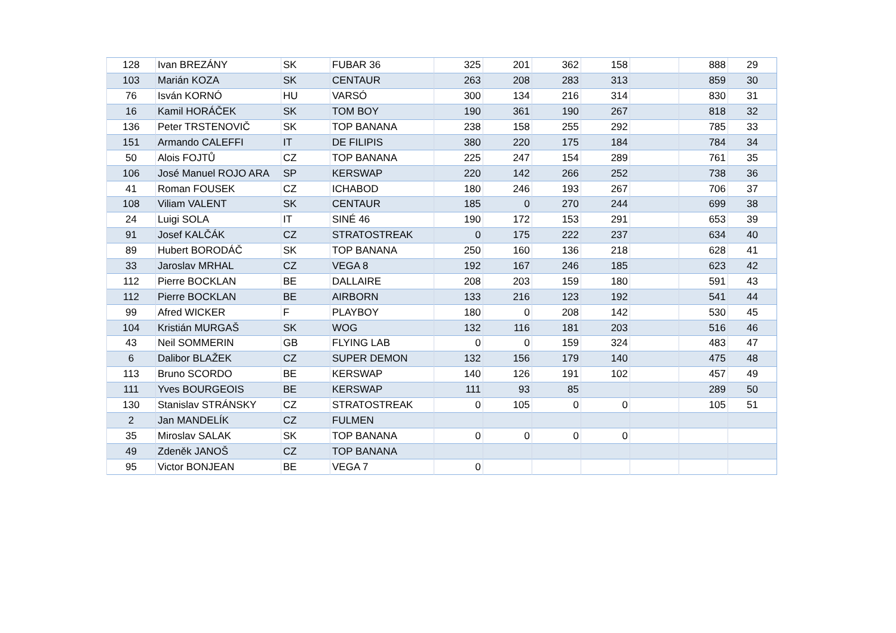| 128 | Ivan BREZÁNY | SK | FUBAR 36 | 325 | 201 | 362 | 158 | | 888 | 29 |
| 103 | Marián KOZA | SK | CENTAUR | 263 | 208 | 283 | 313 | | 859 | 30 |
| 76 | Isván KORNÓ | HU | VARSÓ | 300 | 134 | 216 | 314 | | 830 | 31 |
| 16 | Kamil HORÁČEK | SK | TOM BOY | 190 | 361 | 190 | 267 | | 818 | 32 |
| 136 | Peter TRSTENOVIČ | SK | TOP BANANA | 238 | 158 | 255 | 292 | | 785 | 33 |
| 151 | Armando CALEFFI | IT | DE FILIPIS | 380 | 220 | 175 | 184 | | 784 | 34 |
| 50 | Alois FOJTŮ | CZ | TOP BANANA | 225 | 247 | 154 | 289 | | 761 | 35 |
| 106 | José Manuel ROJO ARA | SP | KERSWAP | 220 | 142 | 266 | 252 | | 738 | 36 |
| 41 | Roman FOUSEK | CZ | ICHABOD | 180 | 246 | 193 | 267 | | 706 | 37 |
| 108 | Viliam VALENT | SK | CENTAUR | 185 | 0 | 270 | 244 | | 699 | 38 |
| 24 | Luigi SOLA | IT | SINÉ 46 | 190 | 172 | 153 | 291 | | 653 | 39 |
| 91 | Josef KALČÁK | CZ | STRATOSTREAK | 0 | 175 | 222 | 237 | | 634 | 40 |
| 89 | Hubert BORODÁČ | SK | TOP BANANA | 250 | 160 | 136 | 218 | | 628 | 41 |
| 33 | Jaroslav MRHAL | CZ | VEGA 8 | 192 | 167 | 246 | 185 | | 623 | 42 |
| 112 | Pierre BOCKLAN | BE | DALLAIRE | 208 | 203 | 159 | 180 | | 591 | 43 |
| 112 | Pierre BOCKLAN | BE | AIRBORN | 133 | 216 | 123 | 192 | | 541 | 44 |
| 99 | Afred WICKER | F | PLAYBOY | 180 | 0 | 208 | 142 | | 530 | 45 |
| 104 | Kristián MURGAŠ | SK | WOG | 132 | 116 | 181 | 203 | | 516 | 46 |
| 43 | Neil SOMMERIN | GB | FLYING LAB | 0 | 0 | 159 | 324 | | 483 | 47 |
| 6 | Dalibor BLAŽEK | CZ | SUPER DEMON | 132 | 156 | 179 | 140 | | 475 | 48 |
| 113 | Bruno SCORDO | BE | KERSWAP | 140 | 126 | 191 | 102 | | 457 | 49 |
| 111 | Yves BOURGEOIS | BE | KERSWAP | 111 | 93 | 85 | | | 289 | 50 |
| 130 | Stanislav STRÁNSKY | CZ | STRATOSTREAK | 0 | 105 | 0 | 0 | | 105 | 51 |
| 2 | Jan MANDELÍK | CZ | FULMEN | | | | | | | |
| 35 | Miroslav SALAK | SK | TOP BANANA | 0 | 0 | 0 | 0 | | | |
| 49 | Zdeněk JANOŠ | CZ | TOP BANANA | | | | | | | |
| 95 | Victor BONJEAN | BE | VEGA 7 | 0 | | | | | | |